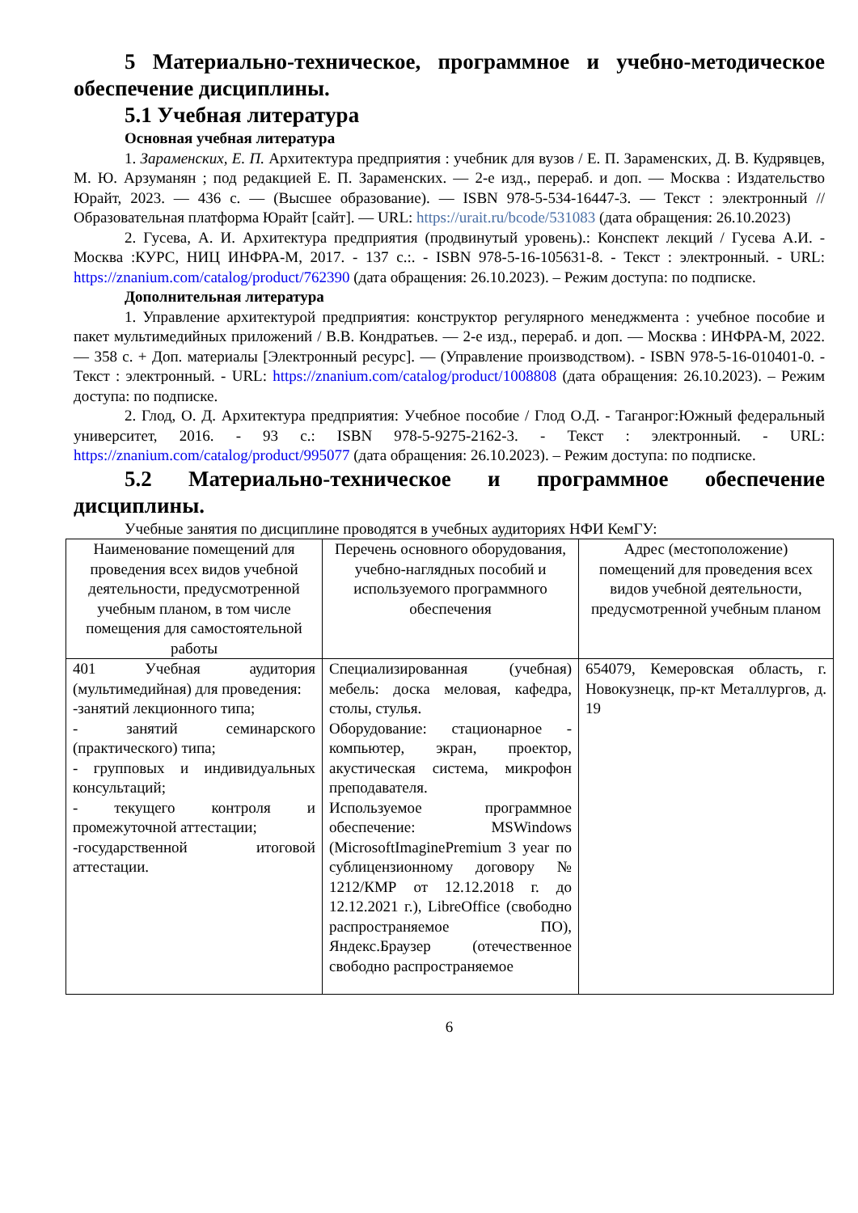5 Материально-техническое, программное и учебно-методическое обеспечение дисциплины.
5.1 Учебная литература
Основная учебная литература
1. Зараменских, Е. П. Архитектура предприятия : учебник для вузов / Е. П. Зараменских, Д. В. Кудрявцев, М. Ю. Арзуманян ; под редакцией Е. П. Зараменских. — 2-е изд., перераб. и доп. — Москва : Издательство Юрайт, 2023. — 436 с. — (Высшее образование). — ISBN 978-5-534-16447-3. — Текст : электронный // Образовательная платформа Юрайт [сайт]. — URL: https://urait.ru/bcode/531083 (дата обращения: 26.10.2023)
2. Гусева, А. И. Архитектура предприятия (продвинутый уровень).: Конспект лекций / Гусева А.И. - Москва :КУРС, НИЦ ИНФРА-М, 2017. - 137 с.:. - ISBN 978-5-16-105631-8. - Текст : электронный. - URL: https://znanium.com/catalog/product/762390 (дата обращения: 26.10.2023). – Режим доступа: по подписке.
Дополнительная литература
1. Управление архитектурой предприятия: конструктор регулярного менеджмента : учебное пособие и пакет мультимедийных приложений / В.В. Кондратьев. — 2-е изд., перераб. и доп. — Москва : ИНФРА-М, 2022. — 358 с. + Доп. материалы [Электронный ресурс]. — (Управление производством). - ISBN 978-5-16-010401-0. - Текст : электронный. - URL: https://znanium.com/catalog/product/1008808 (дата обращения: 26.10.2023). – Режим доступа: по подписке.
2. Глод, О. Д. Архитектура предприятия: Учебное пособие / Глод О.Д. - Таганрог:Южный федеральный университет, 2016. - 93 с.: ISBN 978-5-9275-2162-3. - Текст : электронный. - URL: https://znanium.com/catalog/product/995077 (дата обращения: 26.10.2023). – Режим доступа: по подписке.
5.2 Материально-техническое и программное обеспечение дисциплины.
Учебные занятия по дисциплине проводятся в учебных аудиториях НФИ КемГУ:
| Наименование помещений для проведения всех видов учебной деятельности, предусмотренной учебным планом, в том числе помещения для самостоятельной работы | Перечень основного оборудования, учебно-наглядных пособий и используемого программного обеспечения | Адрес (местоположение) помещений для проведения всех видов учебной деятельности, предусмотренной учебным планом |
| --- | --- | --- |
| 401 Учебная аудитория (мультимедийная) для проведения: -занятий лекционного типа; - занятий семинарского (практического) типа; - групповых и индивидуальных консультаций; - текущего контроля и промежуточной аттестации; -государственной итоговой аттестации. | Специализированная (учебная) мебель: доска меловая, кафедра, столы, стулья. Оборудование: стационарное - компьютер, экран, проектор, акустическая система, микрофон преподавателя. Используемое программное обеспечение: MSWindows (MicrosoftImaginePremium 3 year по сублицензионному договору № 1212/КМР от 12.12.2018 г. до 12.12.2021 г.), LibreOffice (свободно распространяемое ПО), Яндекс.Браузер (отечественное свободно распространяемое | 654079, Кемеровская область, г. Новокузнецк, пр-кт Металлургов, д. 19 |
6